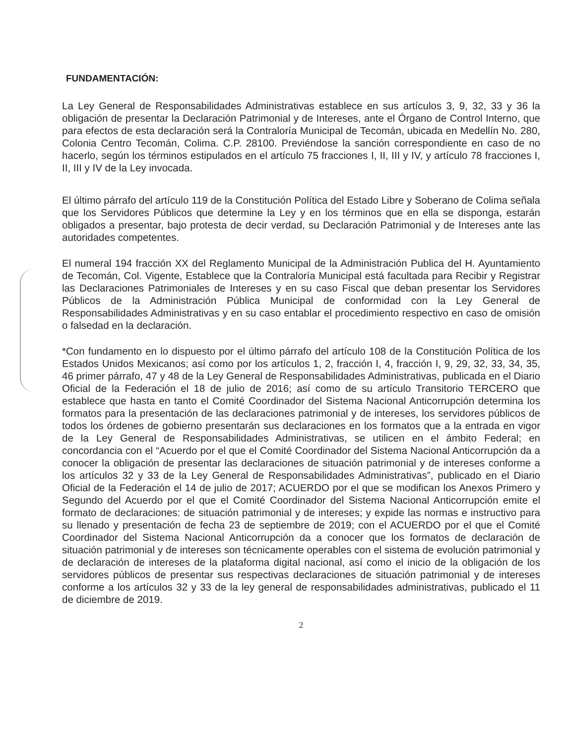FUNDAMENTACIÓN:
La Ley General de Responsabilidades Administrativas establece en sus artículos 3, 9, 32, 33 y 36 la obligación de presentar la Declaración Patrimonial y de Intereses, ante el Órgano de Control Interno, que para efectos de esta declaración será la Contraloría Municipal de Tecomán, ubicada en Medellín No. 280, Colonia Centro Tecomán, Colima. C.P. 28100. Previéndose la sanción correspondiente en caso de no hacerlo, según los términos estipulados en el artículo 75 fracciones I, II, III y IV, y artículo 78 fracciones I, II, III y IV de la Ley invocada.
El último párrafo del artículo 119 de la Constitución Política del Estado Libre y Soberano de Colima señala que los Servidores Públicos que determine la Ley y en los términos que en ella se disponga, estarán obligados a presentar, bajo protesta de decir verdad, su Declaración Patrimonial y de Intereses ante las autoridades competentes.
El numeral 194 fracción XX del Reglamento Municipal de la Administración Publica del H. Ayuntamiento de Tecomán, Col. Vigente, Establece que la Contraloría Municipal está facultada para Recibir y Registrar las Declaraciones Patrimoniales de Intereses y en su caso Fiscal que deban presentar los Servidores Públicos de la Administración Pública Municipal de conformidad con la Ley General de Responsabilidades Administrativas y en su caso entablar el procedimiento respectivo en caso de omisión o falsedad en la declaración.
*Con fundamento en lo dispuesto por el último párrafo del artículo 108 de la Constitución Política de los Estados Unidos Mexicanos; así como por los artículos 1, 2, fracción I, 4, fracción I, 9, 29, 32, 33, 34, 35, 46 primer párrafo, 47 y 48 de la Ley General de Responsabilidades Administrativas, publicada en el Diario Oficial de la Federación el 18 de julio de 2016; así como de su artículo Transitorio TERCERO que establece que hasta en tanto el Comité Coordinador del Sistema Nacional Anticorrupción determina los formatos para la presentación de las declaraciones patrimonial y de intereses, los servidores públicos de todos los órdenes de gobierno presentarán sus declaraciones en los formatos que a la entrada en vigor de la Ley General de Responsabilidades Administrativas, se utilicen en el ámbito Federal; en concordancia con el “Acuerdo por el que el Comité Coordinador del Sistema Nacional Anticorrupción da a conocer la obligación de presentar las declaraciones de situación patrimonial y de intereses conforme a los artículos 32 y 33 de la Ley General de Responsabilidades Administrativas”, publicado en el Diario Oficial de la Federación el 14 de julio de 2017; ACUERDO por el que se modifican los Anexos Primero y Segundo del Acuerdo por el que el Comité Coordinador del Sistema Nacional Anticorrupción emite el formato de declaraciones: de situación patrimonial y de intereses; y expide las normas e instructivo para su llenado y presentación de fecha 23 de septiembre de 2019; con el ACUERDO por el que el Comité Coordinador del Sistema Nacional Anticorrupción da a conocer que los formatos de declaración de situación patrimonial y de intereses son técnicamente operables con el sistema de evolución patrimonial y de declaración de intereses de la plataforma digital nacional, así como el inicio de la obligación de los servidores públicos de presentar sus respectivas declaraciones de situación patrimonial y de intereses conforme a los artículos 32 y 33 de la ley general de responsabilidades administrativas, publicado el 11 de diciembre de 2019.
2